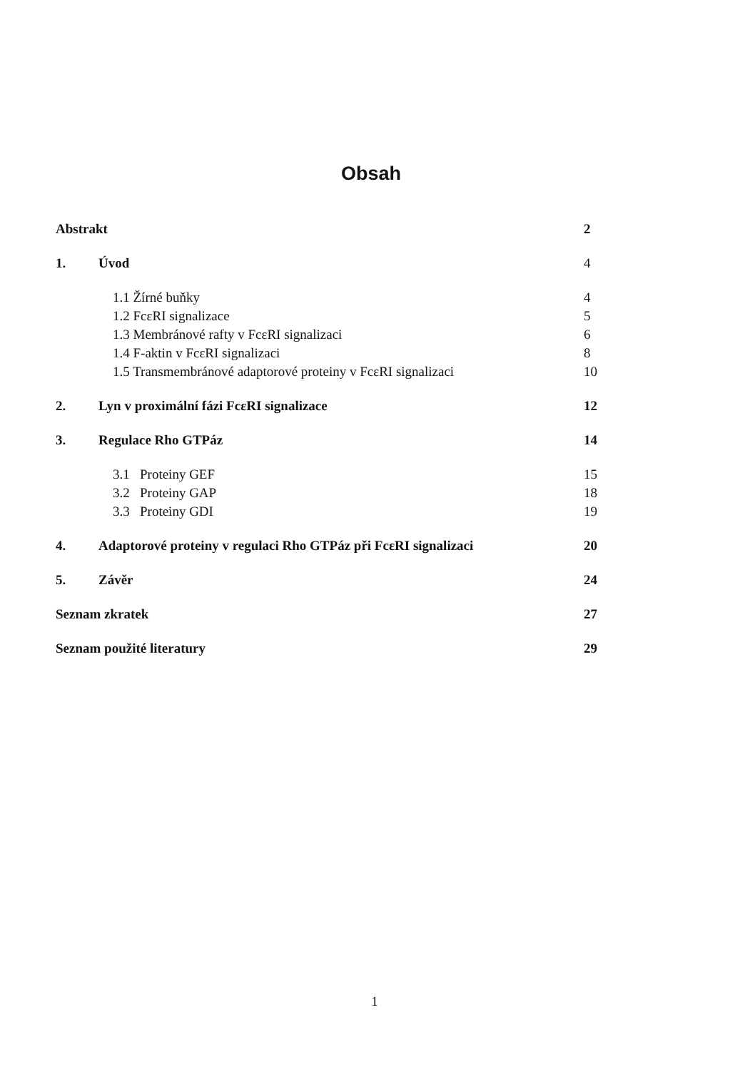Obsah
Abstrakt 2
1. Úvod 4
1.1 Žírné buňky 4
1.2 FcεRI signalizace 5
1.3 Membránové rafty v FcεRI signalizaci 6
1.4 F-aktin v FcεRI signalizaci 8
1.5 Transmembránové adaptorové proteiny v FcεRI signalizaci 10
2. Lyn v proximální fázi FcεRI signalizace 12
3. Regulace Rho GTPáz 14
3.1 Proteiny GEF 15
3.2 Proteiny GAP 18
3.3 Proteiny GDI 19
4. Adaptorové proteiny v regulaci Rho GTPáz při FcεRI signalizaci 20
5. Závěr 24
Seznam zkratek 27
Seznam použité literatury 29
1